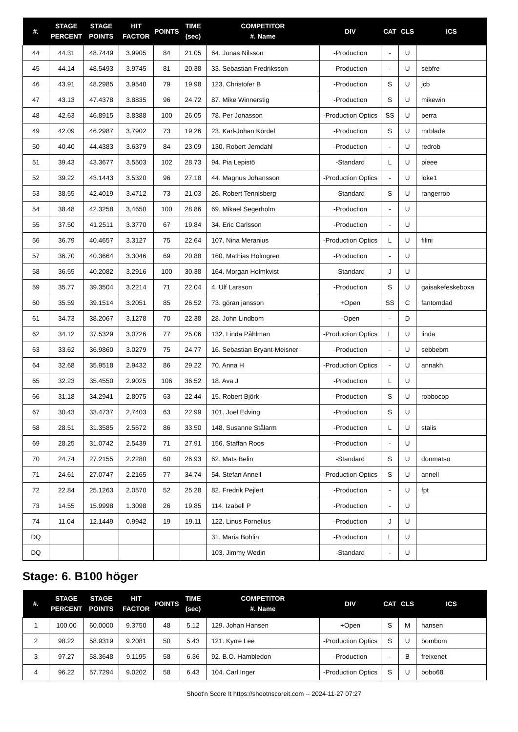| #. | STAGE PERCENT | STAGE POINTS | HIT FACTOR | POINTS | TIME (sec) | COMPETITOR #. Name | DIV | CAT | CLS | ICS |
| --- | --- | --- | --- | --- | --- | --- | --- | --- | --- | --- |
| 44 | 44.31 | 48.7449 | 3.9905 | 84 | 21.05 | 64. Jonas Nilsson | -Production | - | U | |
| 45 | 44.14 | 48.5493 | 3.9745 | 81 | 20.38 | 33. Sebastian Fredriksson | -Production | - | U | sebfre |
| 46 | 43.91 | 48.2985 | 3.9540 | 79 | 19.98 | 123. Christofer B | -Production | S | U | jcb |
| 47 | 43.13 | 47.4378 | 3.8835 | 96 | 24.72 | 87. Mike Winnerstig | -Production | S | U | mikewin |
| 48 | 42.63 | 46.8915 | 3.8388 | 100 | 26.05 | 78. Per Jonasson | -Production Optics | SS | U | perra |
| 49 | 42.09 | 46.2987 | 3.7902 | 73 | 19.26 | 23. Karl-Johan Kördel | -Production | S | U | mrblade |
| 50 | 40.40 | 44.4383 | 3.6379 | 84 | 23.09 | 130. Robert Jemdahl | -Production | - | U | redrob |
| 51 | 39.43 | 43.3677 | 3.5503 | 102 | 28.73 | 94. Pia Lepistö | -Standard | L | U | pieee |
| 52 | 39.22 | 43.1443 | 3.5320 | 96 | 27.18 | 44. Magnus Johansson | -Production Optics | - | U | loke1 |
| 53 | 38.55 | 42.4019 | 3.4712 | 73 | 21.03 | 26. Robert Tennisberg | -Standard | S | U | rangerrob |
| 54 | 38.48 | 42.3258 | 3.4650 | 100 | 28.86 | 69. Mikael Segerholm | -Production | - | U | |
| 55 | 37.50 | 41.2511 | 3.3770 | 67 | 19.84 | 34. Eric Carlsson | -Production | - | U | |
| 56 | 36.79 | 40.4657 | 3.3127 | 75 | 22.64 | 107. Nina Meranius | -Production Optics | L | U | filini |
| 57 | 36.70 | 40.3664 | 3.3046 | 69 | 20.88 | 160. Mathias Holmgren | -Production | - | U | |
| 58 | 36.55 | 40.2082 | 3.2916 | 100 | 30.38 | 164. Morgan Holmkvist | -Standard | J | U | |
| 59 | 35.77 | 39.3504 | 3.2214 | 71 | 22.04 | 4. Ulf Larsson | -Production | S | U | gaisakefeskeboxa |
| 60 | 35.59 | 39.1514 | 3.2051 | 85 | 26.52 | 73. göran jansson | +Open | SS | C | fantomdad |
| 61 | 34.73 | 38.2067 | 3.1278 | 70 | 22.38 | 28. John Lindbom | -Open | - | D | |
| 62 | 34.12 | 37.5329 | 3.0726 | 77 | 25.06 | 132. Linda Påhlman | -Production Optics | L | U | linda |
| 63 | 33.62 | 36.9860 | 3.0279 | 75 | 24.77 | 16. Sebastian Bryant-Meisner | -Production | - | U | sebbebm |
| 64 | 32.68 | 35.9518 | 2.9432 | 86 | 29.22 | 70. Anna H | -Production Optics | - | U | annakh |
| 65 | 32.23 | 35.4550 | 2.9025 | 106 | 36.52 | 18. Ava J | -Production | L | U | |
| 66 | 31.18 | 34.2941 | 2.8075 | 63 | 22.44 | 15. Robert Björk | -Production | S | U | robbocop |
| 67 | 30.43 | 33.4737 | 2.7403 | 63 | 22.99 | 101. Joel Edving | -Production | S | U | |
| 68 | 28.51 | 31.3585 | 2.5672 | 86 | 33.50 | 148. Susanne Stålarm | -Production | L | U | stalis |
| 69 | 28.25 | 31.0742 | 2.5439 | 71 | 27.91 | 156. Staffan Roos | -Production | - | U | |
| 70 | 24.74 | 27.2155 | 2.2280 | 60 | 26.93 | 62. Mats Belin | -Standard | S | U | donmatso |
| 71 | 24.61 | 27.0747 | 2.2165 | 77 | 34.74 | 54. Stefan Annell | -Production Optics | S | U | annell |
| 72 | 22.84 | 25.1263 | 2.0570 | 52 | 25.28 | 82. Fredrik Pejlert | -Production | - | U | fpt |
| 73 | 14.55 | 15.9998 | 1.3098 | 26 | 19.85 | 114. Izabell P | -Production | - | U | |
| 74 | 11.04 | 12.1449 | 0.9942 | 19 | 19.11 | 122. Linus Fornelius | -Production | J | U | |
| DQ | | | | | | 31. Maria Bohlin | -Production | L | U | |
| DQ | | | | | | 103. Jimmy Wedin | -Standard | - | U | |
Stage: 6. B100 höger
| #. | STAGE PERCENT | STAGE POINTS | HIT FACTOR | POINTS | TIME (sec) | COMPETITOR #. Name | DIV | CAT | CLS | ICS |
| --- | --- | --- | --- | --- | --- | --- | --- | --- | --- | --- |
| 1 | 100.00 | 60.0000 | 9.3750 | 48 | 5.12 | 129. Johan Hansen | +Open | S | M | hansen |
| 2 | 98.22 | 58.9319 | 9.2081 | 50 | 5.43 | 121. Kyrre Lee | -Production Optics | S | U | bombom |
| 3 | 97.27 | 58.3648 | 9.1195 | 58 | 6.36 | 92. B.O. Hambledon | -Production | - | B | freixenet |
| 4 | 96.22 | 57.7294 | 9.0202 | 58 | 6.43 | 104. Carl Inger | -Production Optics | S | U | bobo68 |
Shoot'n Score It https://shootnscoreit.com -- 2024-11-27 07:27